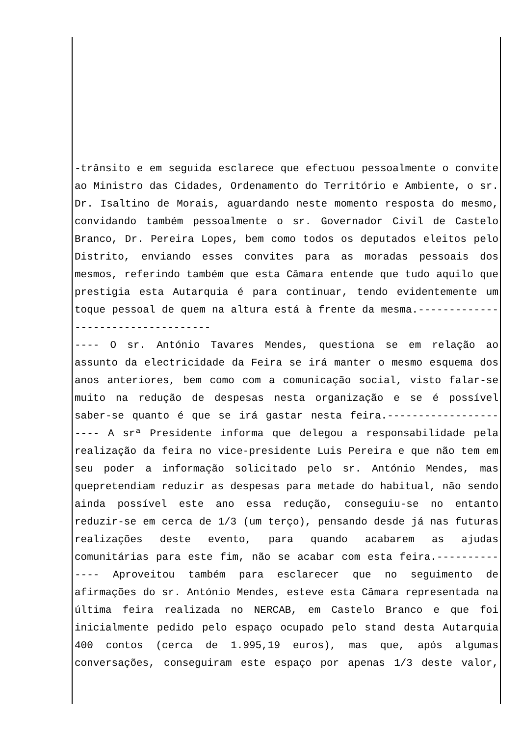-trânsito e em seguida esclarece que efectuou pessoalmente o convite ao Ministro das Cidades, Ordenamento do Território e Ambiente, o sr. Dr. Isaltino de Morais, aguardando neste momento resposta do mesmo, convidando também pessoalmente o sr. Governador Civil de Castelo Branco, Dr. Pereira Lopes, bem como todos os deputados eleitos pelo Distrito, enviando esses convites para as moradas pessoais dos mesmos, referindo também que esta Câmara entende que tudo aquilo que prestigia esta Autarquia é para continuar, tendo evidentemente um toque pessoal de quem na altura está à frente da mesma.-----------------------------------
---- O sr. António Tavares Mendes, questiona se em relação ao assunto da electricidade da Feira se irá manter o mesmo esquema dos anos anteriores, bem como com a comunicação social, visto falar-se muito na redução de despesas nesta organização e se é possível saber-se quanto é que se irá gastar nesta feira.------------------
---- A srª Presidente informa que delegou a responsabilidade pela realização da feira no vice-presidente Luis Pereira e que não tem em seu poder a informação solicitado pelo sr. António Mendes, mas quepretendiam reduzir as despesas para metade do habitual, não sendo ainda possível este ano essa redução, conseguiu-se no entanto reduzir-se em cerca de 1/3 (um terço), pensando desde já nas futuras realizações deste evento, para quando acabarem as ajudas comunitárias para este fim, não se acabar com esta feira.----------
---- Aproveitou também para esclarecer que no seguimento de afirmações do sr. António Mendes, esteve esta Câmara representada na última feira realizada no NERCAB, em Castelo Branco e que foi inicialmente pedido pelo espaço ocupado pelo stand desta Autarquia 400 contos (cerca de 1.995,19 euros), mas que, após algumas conversações, conseguiram este espaço por apenas 1/3 deste valor,